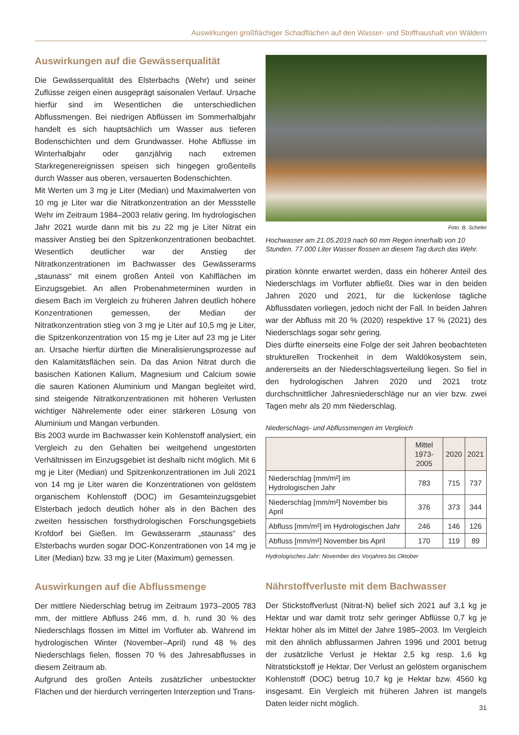Auswirkungen großflächiger Schadflächen auf den Wasser- und Stoffhaushalt von Wäldern
Auswirkungen auf die Gewässerqualität
Die Gewässerqualität des Elsterbachs (Wehr) und seiner Zuflüsse zeigen einen ausgeprägt saisonalen Verlauf. Ursache hierfür sind im Wesentlichen die unterschiedlichen Abflussmengen. Bei niedrigen Abflüssen im Sommerhalbjahr handelt es sich hauptsächlich um Wasser aus tieferen Bodenschichten und dem Grundwasser. Hohe Abflüsse im Winterhalbjahr oder ganzjährig nach extremen Starkregenereignissen speisen sich hingegen großenteils durch Wasser aus oberen, versauerten Bodenschichten.
Mit Werten um 3 mg je Liter (Median) und Maximalwerten von 10 mg je Liter war die Nitratkonzentration an der Messstelle Wehr im Zeitraum 1984–2003 relativ gering. Im hydrologischen Jahr 2021 wurde dann mit bis zu 22 mg je Liter Nitrat ein massiver Anstieg bei den Spitzenkonzentrationen beobachtet. Wesentlich deutlicher war der Anstieg der Nitratkonzentrationen im Bachwasser des Gewässerarms „staunass“ mit einem großen Anteil von Kahlflächen im Einzugsgebiet. An allen Probenahmeterminen wurden in diesem Bach im Vergleich zu früheren Jahren deutlich höhere Konzentrationen gemessen, der Median der Nitratkonzentration stieg von 3 mg je Liter auf 10,5 mg je Liter, die Spitzenkonzentration von 15 mg je Liter auf 23 mg je Liter an. Ursache hierfür dürften die Mineralisierungsprozesse auf den Kalamitätsflächen sein. Da das Anion Nitrat durch die basischen Kationen Kalium, Magnesium und Calcium sowie die sauren Kationen Aluminium und Mangan begleitet wird, sind steigende Nitratkonzentrationen mit höheren Verlusten wichtiger Nährelemente oder einer stärkeren Lösung von Aluminium und Mangan verbunden.
Bis 2003 wurde im Bachwasser kein Kohlenstoff analysiert, ein Vergleich zu den Gehalten bei weitgehend ungestörten Verhältnissen im Einzugsgebiet ist deshalb nicht möglich. Mit 6 mg je Liter (Median) und Spitzenkonzentrationen im Juli 2021 von 14 mg je Liter waren die Konzentrationen von gelöstem organischem Kohlenstoff (DOC) im Gesamteinzugsgebiet Elsterbach jedoch deutlich höher als in den Bächen des zweiten hessischen forsthydrologischen Forschungsgebiets Krofdorf bei Gießen. Im Gewässerarm „staunass“ des Elsterbachs wurden sogar DOC-Konzentrationen von 14 mg je Liter (Median) bzw. 33 mg je Liter (Maximum) gemessen.
Auswirkungen auf die Abflussmenge
Der mittlere Niederschlag betrug im Zeitraum 1973–2005 783 mm, der mittlere Abfluss 246 mm, d. h. rund 30 % des Niederschlags flossen im Mittel im Vorfluter ab. Während im hydrologischen Winter (November–April) rund 48 % des Niederschlags fielen, flossen 70 % des Jahresabflusses in diesem Zeitraum ab.
Aufgrund des großen Anteils zusätzlicher unbestockter Flächen und der hierdurch verringerten Interzeption und Trans-
Foto: B. Scheler
Hochwasser am 21.05.2019 nach 60 mm Regen innerhalb von 10 Stunden. 77.000 Liter Wasser flossen an diesem Tag durch das Wehr.
piration könnte erwartet werden, dass ein höherer Anteil des Niederschlags im Vorfluter abfließt. Dies war in den beiden Jahren 2020 und 2021, für die lückenlose tägliche Abflussdaten vorliegen, jedoch nicht der Fall. In beiden Jahren war der Abfluss mit 20 % (2020) respektive 17 % (2021) des Niederschlags sogar sehr gering.
Dies dürfte einerseits eine Folge der seit Jahren beobachteten strukturellen Trockenheit in dem Waldökosystem sein, andererseits an der Niederschlagsverteilung liegen. So fiel in den hydrologischen Jahren 2020 und 2021 trotz durchschnittlicher Jahresniederschläge nur an vier bzw. zwei Tagen mehr als 20 mm Niederschlag.
Niederschlags- und Abflussmengen im Vergleich
| | Mittel 1973-2005 | 2020 | 2021 |
| --- | --- | --- | --- |
| Niederschlag [mm/m²] im Hydrologischen Jahr | 783 | 715 | 737 |
| Niederschlag [mm/m²] November bis April | 376 | 373 | 344 |
| Abfluss [mm/m²] im Hydrologischen Jahr | 246 | 146 | 126 |
| Abfluss [mm/m²] November bis April | 170 | 119 | 89 |
Hydrologisches Jahr: November des Vorjahres bis Oktober
Nährstoffverluste mit dem Bachwasser
Der Stickstoffverlust (Nitrat-N) belief sich 2021 auf 3,1 kg je Hektar und war damit trotz sehr geringer Abflüsse 0,7 kg je Hektar höher als im Mittel der Jahre 1985–2003. Im Vergleich mit den ähnlich abflussarmen Jahren 1996 und 2001 betrug der zusätzliche Verlust je Hektar 2,5 kg resp. 1,6 kg Nitratstickstoff je Hektar. Der Verlust an gelöstem organischem Kohlenstoff (DOC) betrug 10,7 kg je Hektar bzw. 4560 kg insgesamt. Ein Vergleich mit früheren Jahren ist mangels Daten leider nicht möglich.
31